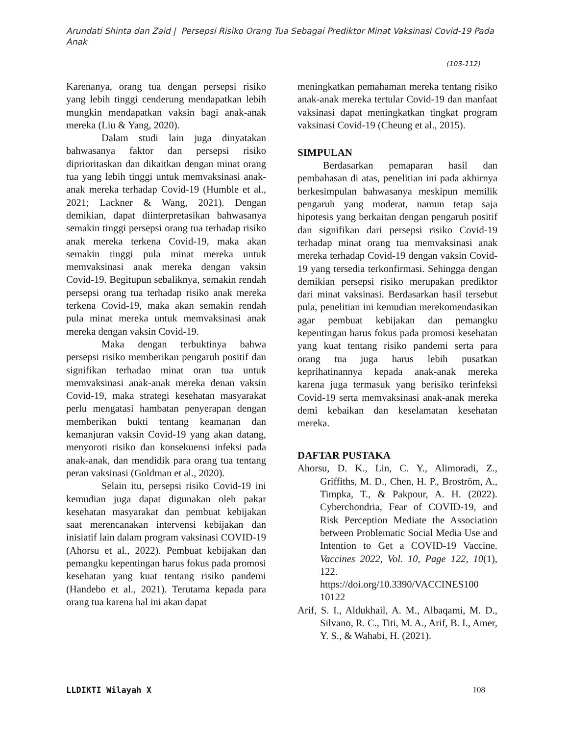Arundati Shinta dan Zaid | Persepsi Risiko Orang Tua Sebagai Prediktor Minat Vaksinasi Covid-19 Pada Anak
(103-112)
Karenanya, orang tua dengan persepsi risiko yang lebih tinggi cenderung mendapatkan lebih mungkin mendapatkan vaksin bagi anak-anak mereka (Liu & Yang, 2020).
Dalam studi lain juga dinyatakan bahwasanya faktor dan persepsi risiko diprioritaskan dan dikaitkan dengan minat orang tua yang lebih tinggi untuk memvaksinasi anak-anak mereka terhadap Covid-19 (Humble et al., 2021; Lackner & Wang, 2021). Dengan demikian, dapat diinterpretasikan bahwasanya semakin tinggi persepsi orang tua terhadap risiko anak mereka terkena Covid-19, maka akan semakin tinggi pula minat mereka untuk memvaksinasi anak mereka dengan vaksin Covid-19. Begitupun sebaliknya, semakin rendah persepsi orang tua terhadap risiko anak mereka terkena Covid-19, maka akan semakin rendah pula minat mereka untuk memvaksinasi anak mereka dengan vaksin Covid-19.
Maka dengan terbuktinya bahwa persepsi risiko memberikan pengaruh positif dan signifikan terhadao minat oran tua untuk memvaksinasi anak-anak mereka denan vaksin Covid-19, maka strategi kesehatan masyarakat perlu mengatasi hambatan penyerapan dengan memberikan bukti tentang keamanan dan kemanjuran vaksin Covid-19 yang akan datang, menyoroti risiko dan konsekuensi infeksi pada anak-anak, dan mendidik para orang tua tentang peran vaksinasi (Goldman et al., 2020).
Selain itu, persepsi risiko Covid-19 ini kemudian juga dapat digunakan oleh pakar kesehatan masyarakat dan pembuat kebijakan saat merencanakan intervensi kebijakan dan inisiatif lain dalam program vaksinasi COVID-19 (Ahorsu et al., 2022). Pembuat kebijakan dan pemangku kepentingan harus fokus pada promosi kesehatan yang kuat tentang risiko pandemi (Handebo et al., 2021). Terutama kepada para orang tua karena hal ini akan dapat
meningkatkan pemahaman mereka tentang risiko anak-anak mereka tertular Covid-19 dan manfaat vaksinasi dapat meningkatkan tingkat program vaksinasi Covid-19 (Cheung et al., 2015).
SIMPULAN
Berdasarkan pemaparan hasil dan pembahasan di atas, penelitian ini pada akhirnya berkesimpulan bahwasanya meskipun memilik pengaruh yang moderat, namun tetap saja hipotesis yang berkaitan dengan pengaruh positif dan signifikan dari persepsi risiko Covid-19 terhadap minat orang tua memvaksinasi anak mereka terhadap Covid-19 dengan vaksin Covid-19 yang tersedia terkonfirmasi. Sehingga dengan demikian persepsi risiko merupakan prediktor dari minat vaksinasi. Berdasarkan hasil tersebut pula, penelitian ini kemudian merekomendasikan agar pembuat kebijakan dan pemangku kepentingan harus fokus pada promosi kesehatan yang kuat tentang risiko pandemi serta para orang tua juga harus lebih pusatkan keprihatinannya kepada anak-anak mereka karena juga termasuk yang berisiko terinfeksi Covid-19 serta memvaksinasi anak-anak mereka demi kebaikan dan keselamatan kesehatan mereka.
DAFTAR PUSTAKA
Ahorsu, D. K., Lin, C. Y., Alimoradi, Z., Griffiths, M. D., Chen, H. P., Broström, A., Timpka, T., & Pakpour, A. H. (2022). Cyberchondria, Fear of COVID-19, and Risk Perception Mediate the Association between Problematic Social Media Use and Intention to Get a COVID-19 Vaccine. Vaccines 2022, Vol. 10, Page 122, 10(1), 122. https://doi.org/10.3390/VACCINES100 10122
Arif, S. I., Aldukhail, A. M., Albaqami, M. D., Silvano, R. C., Titi, M. A., Arif, B. I., Amer, Y. S., & Wahabi, H. (2021).
LLDIKTI Wilayah X 108